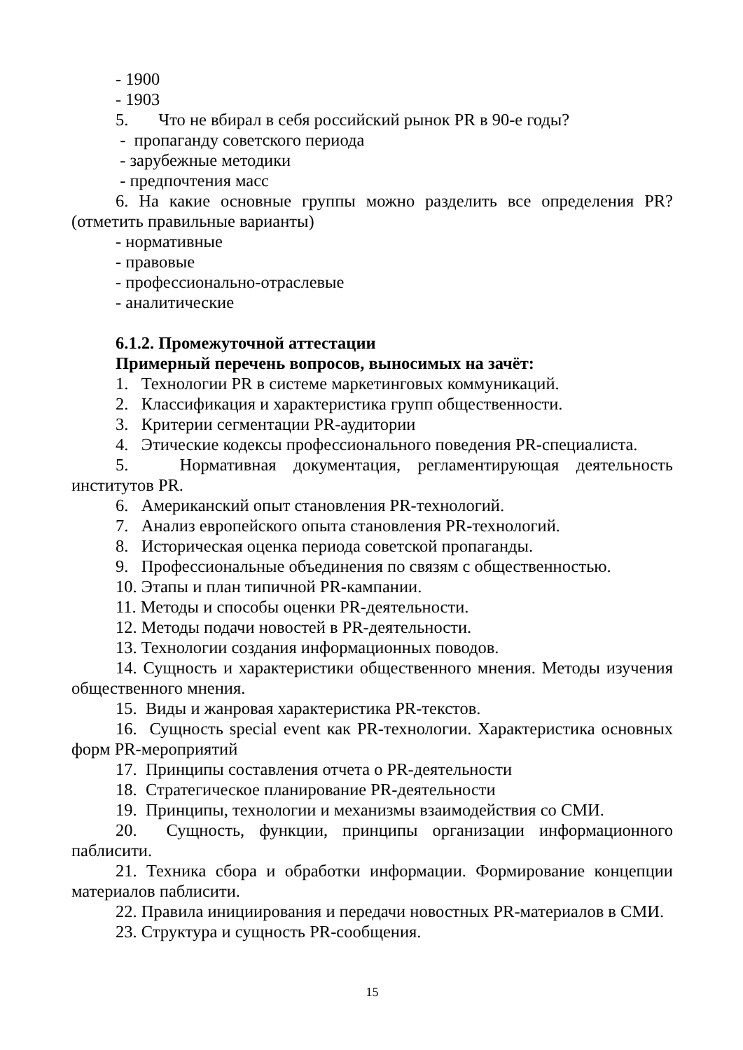- 1900
- 1903
5. Что не вбирал в себя российский рынок PR в 90-е годы?
- пропаганду советского периода
- зарубежные методики
- предпочтения масс
6. На какие основные группы можно разделить все определения PR? (отметить правильные варианты)
- нормативные
- правовые
- профессионально-отраслевые
- аналитические
6.1.2. Промежуточной аттестации
Примерный перечень вопросов, выносимых на зачёт:
1. Технологии PR в системе маркетинговых коммуникаций.
2. Классификация и характеристика групп общественности.
3. Критерии сегментации PR-аудитории
4. Этические кодексы профессионального поведения PR-специалиста.
5. Нормативная документация, регламентирующая деятельность институтов PR.
6. Американский опыт становления PR-технологий.
7. Анализ европейского опыта становления PR-технологий.
8. Историческая оценка периода советской пропаганды.
9. Профессиональные объединения по связям с общественностью.
10. Этапы и план типичной PR-кампании.
11. Методы и способы оценки PR-деятельности.
12. Методы подачи новостей в PR-деятельности.
13. Технологии создания информационных поводов.
14. Сущность и характеристики общественного мнения. Методы изучения общественного мнения.
15. Виды и жанровая характеристика PR-текстов.
16. Сущность special event как PR-технологии. Характеристика основных форм PR-мероприятий
17. Принципы составления отчета о PR-деятельности
18. Стратегическое планирование PR-деятельности
19. Принципы, технологии и механизмы взаимодействия со СМИ.
20. Сущность, функции, принципы организации информационного паблисити.
21. Техника сбора и обработки информации. Формирование концепции материалов паблисити.
22. Правила инициирования и передачи новостных PR-материалов в СМИ.
23. Структура и сущность PR-сообщения.
15